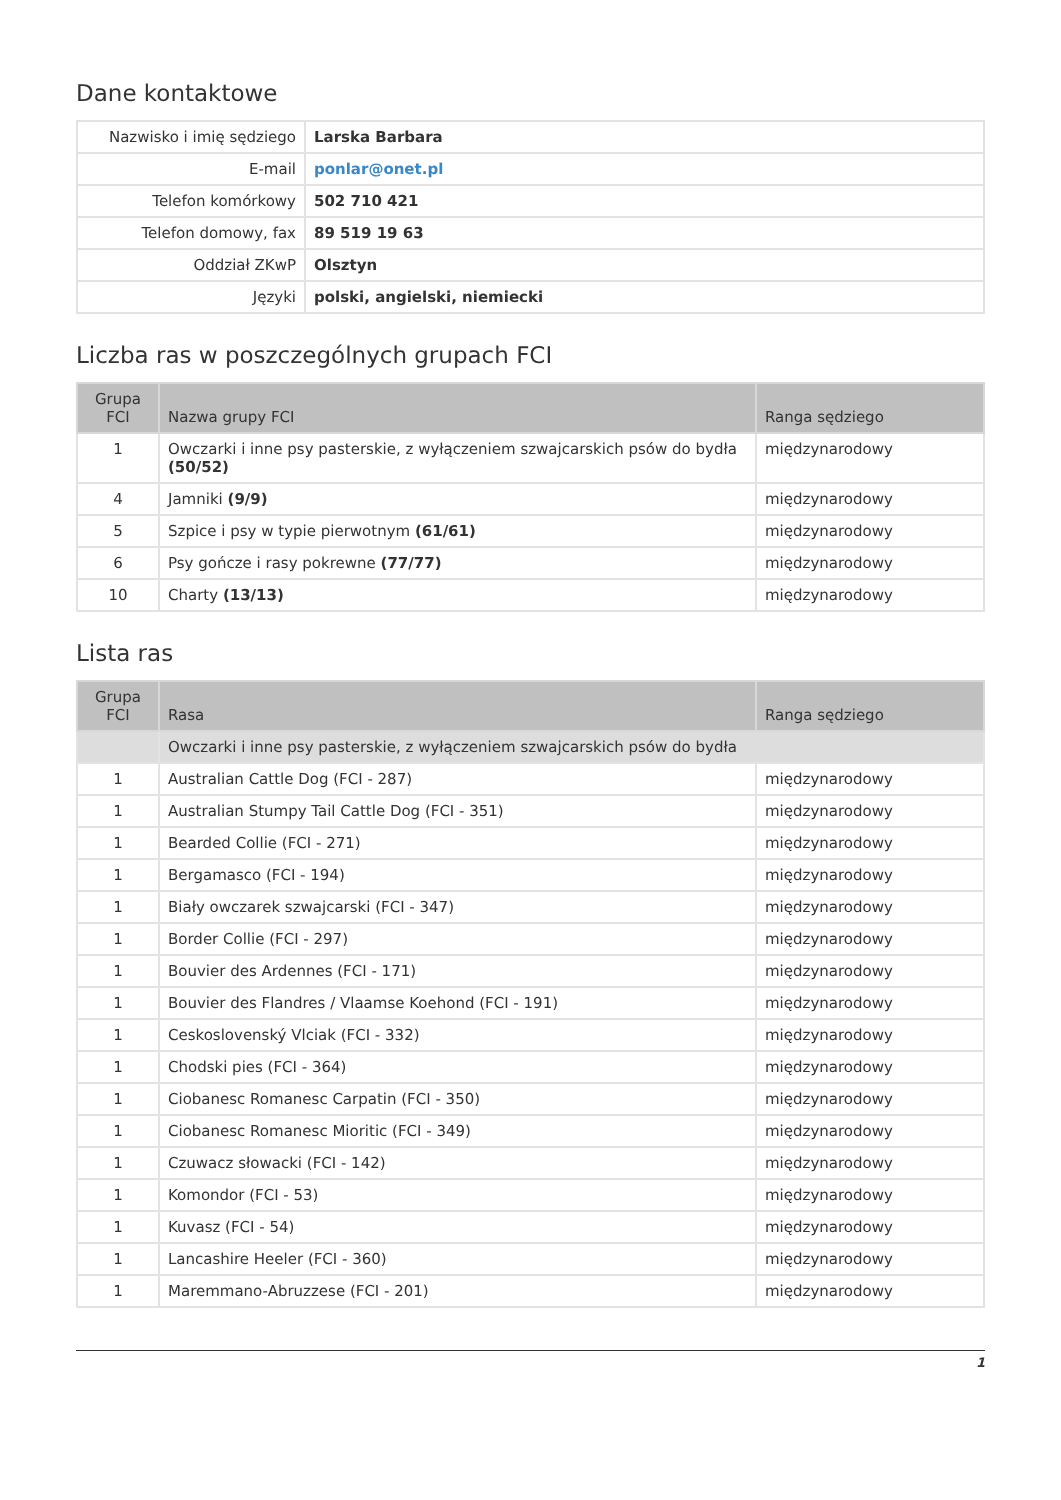Dane kontaktowe
| Nazwisko i imię sędziego | Larska Barbara |
| E-mail | ponlar@onet.pl |
| Telefon komórkowy | 502 710 421 |
| Telefon domowy, fax | 89 519 19 63 |
| Oddział ZKwP | Olsztyn |
| Języki | polski, angielski, niemiecki |
Liczba ras w poszczególnych grupach FCI
| Grupa FCI | Nazwa grupy FCI | Ranga sędziego |
| --- | --- | --- |
| 1 | Owczarki i inne psy pasterskie, z wyłączeniem szwajcarskich psów do bydła (50/52) | międzynarodowy |
| 4 | Jamniki (9/9) | międzynarodowy |
| 5 | Szpice i psy w typie pierwotnym (61/61) | międzynarodowy |
| 6 | Psy gończe i rasy pokrewne (77/77) | międzynarodowy |
| 10 | Charty (13/13) | międzynarodowy |
Lista ras
| Grupa FCI | Rasa | Ranga sędziego |
| --- | --- | --- |
| | Owczarki i inne psy pasterskie, z wyłączeniem szwajcarskich psów do bydła | |
| 1 | Australian Cattle Dog (FCI - 287) | międzynarodowy |
| 1 | Australian Stumpy Tail Cattle Dog (FCI - 351) | międzynarodowy |
| 1 | Bearded Collie (FCI - 271) | międzynarodowy |
| 1 | Bergamasco (FCI - 194) | międzynarodowy |
| 1 | Biały owczarek szwajcarski (FCI - 347) | międzynarodowy |
| 1 | Border Collie (FCI - 297) | międzynarodowy |
| 1 | Bouvier des Ardennes (FCI - 171) | międzynarodowy |
| 1 | Bouvier des Flandres / Vlaamse Koehond (FCI - 191) | międzynarodowy |
| 1 | Ceskoslovenský Vlciak (FCI - 332) | międzynarodowy |
| 1 | Chodski pies (FCI - 364) | międzynarodowy |
| 1 | Ciobanesc Romanesc Carpatin (FCI - 350) | międzynarodowy |
| 1 | Ciobanesc Romanesc Mioritic (FCI - 349) | międzynarodowy |
| 1 | Czuwacz słowacki (FCI - 142) | międzynarodowy |
| 1 | Komondor (FCI - 53) | międzynarodowy |
| 1 | Kuvasz (FCI - 54) | międzynarodowy |
| 1 | Lancashire Heeler (FCI - 360) | międzynarodowy |
| 1 | Maremmano-Abruzzese (FCI - 201) | międzynarodowy |
1